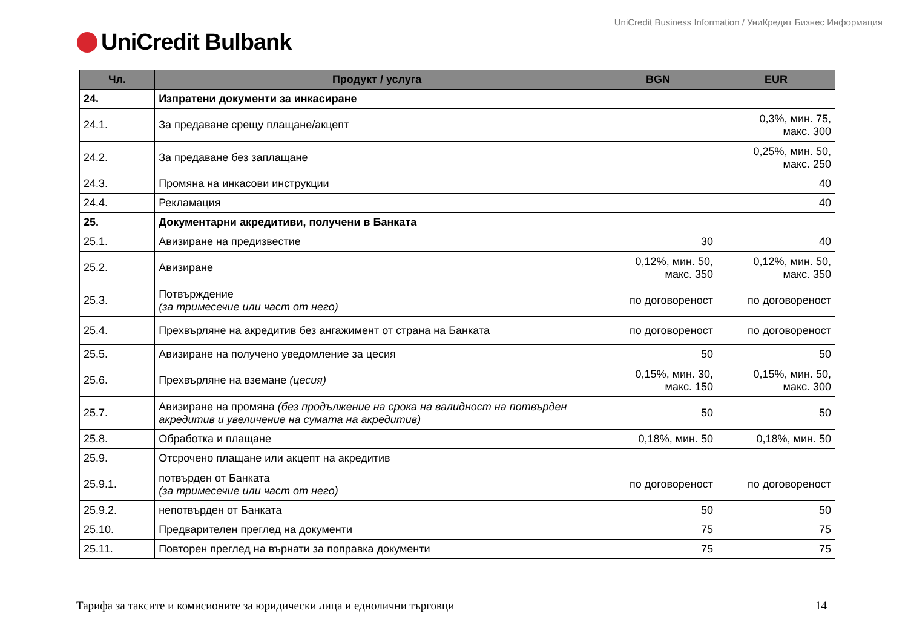UniCredit Business Information / УниКредит Бизнес Информация
UniCredit Bulbank
| Чл. | Продукт / услуга | BGN | EUR |
| --- | --- | --- | --- |
| 24. | Изпратени документи за инкасиране | | |
| 24.1. | За предаване срещу плащане/акцепт | | 0,3%, мин. 75, макс. 300 |
| 24.2. | За предаване без заплащане | | 0,25%, мин. 50, макс. 250 |
| 24.3. | Промяна на инкасови инструкции | | 40 |
| 24.4. | Рекламация | | 40 |
| 25. | Документарни акредитиви, получени в Банката | | |
| 25.1. | Авизиране на предизвестие | 30 | 40 |
| 25.2. | Авизиране | 0,12%, мин. 50, макс. 350 | 0,12%, мин. 50, макс. 350 |
| 25.3. | Потвърждение (за тримесечие или част от него) | по договореност | по договореност |
| 25.4. | Прехвърляне на акредитив без ангажимент от страна на Банката | по договореност | по договореност |
| 25.5. | Авизиране на получено уведомление за цесия | 50 | 50 |
| 25.6. | Прехвърляне на вземане (цесия) | 0,15%, мин. 30, макс. 150 | 0,15%, мин. 50, макс. 300 |
| 25.7. | Авизиране на промяна (без продължение на срока на валидност на потвърден акредитив и увеличение на сумата на акредитив) | 50 | 50 |
| 25.8. | Обработка и плащане | 0,18%, мин. 50 | 0,18%, мин. 50 |
| 25.9. | Отсрочено плащане или акцепт на акредитив | | |
| 25.9.1. | потвърден от Банката (за тримесечие или част от него) | по договореност | по договореност |
| 25.9.2. | непотвърден от Банката | 50 | 50 |
| 25.10. | Предварителен преглед на документи | 75 | 75 |
| 25.11. | Повторен преглед на върнати за поправка документи | 75 | 75 |
Тарифа за таксите и комисионите за юридически лица и еднолични търговци 14